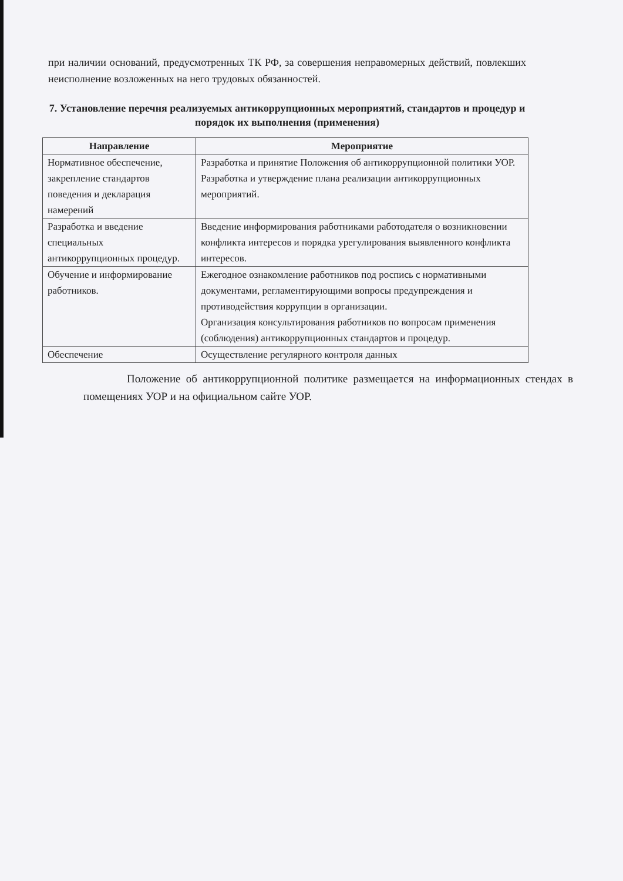при наличии оснований, предусмотренных ТК РФ, за совершения неправомерных действий, повлекших неисполнение возложенных на него трудовых обязанностей.
7. Установление перечня реализуемых антикоррупционных мероприятий, стандартов и процедур и порядок их выполнения (применения)
| Направление | Мероприятие |
| --- | --- |
| Нормативное обеспечение, закрепление стандартов поведения и декларация намерений | Разработка и принятие Положения об антикоррупционной политики УОР. Разработка и утверждение плана реализации антикоррупционных мероприятий. |
| Разработка и введение специальных антикоррупционных процедур. | Введение информирования работниками работодателя о возникновении конфликта интересов и порядка урегулирования выявленного конфликта интересов. |
| Обучение и информирование работников. | Ежегодное ознакомление работников под роспись с нормативными документами, регламентирующими вопросы предупреждения и противодействия коррупции в организации. Организация консультирования работников по вопросам применения (соблюдения) антикоррупционных стандартов и процедур. |
| Обеспечение | Осуществление регулярного контроля данных |
Положение об антикоррупционной политике размещается на информационных стендах в помещениях УОР и на официальном сайте УОР.